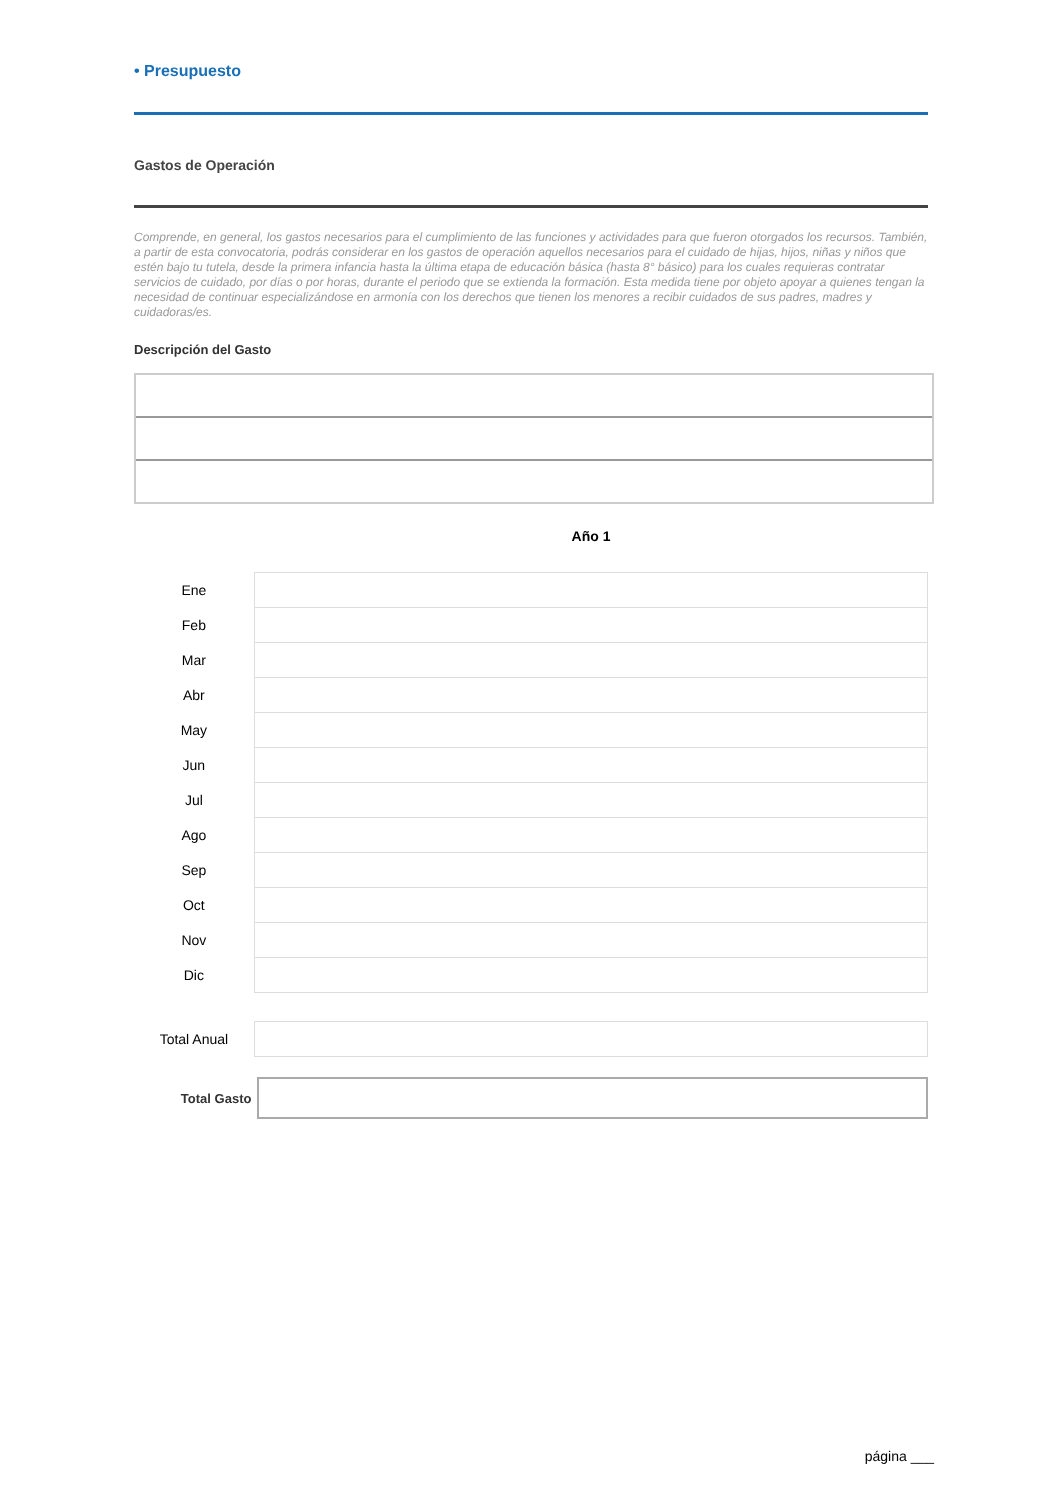• Presupuesto
Gastos de Operación
Comprende, en general, los gastos necesarios para el cumplimiento de las funciones y actividades para que fueron otorgados los recursos. También, a partir de esta convocatoria, podrás considerar en los gastos de operación aquellos necesarios para el cuidado de hijas, hijos, niñas y niños que estén bajo tu tutela, desde la primera infancia hasta la última etapa de educación básica (hasta 8° básico) para los cuales requieras contratar servicios de cuidado, por días o por horas, durante el periodo que se extienda la formación. Esta medida tiene por objeto apoyar a quienes tengan la necesidad de continuar especializándose en armonía con los derechos que tienen los menores a recibir cuidados de sus padres, madres y cuidadoras/es.
Descripción del Gasto
Año 1
| Ene | |
| Feb | |
| Mar | |
| Abr | |
| May | |
| Jun | |
| Jul | |
| Ago | |
| Sep | |
| Oct | |
| Nov | |
| Dic | |
| Total Anual | |
Total Gasto
página ___